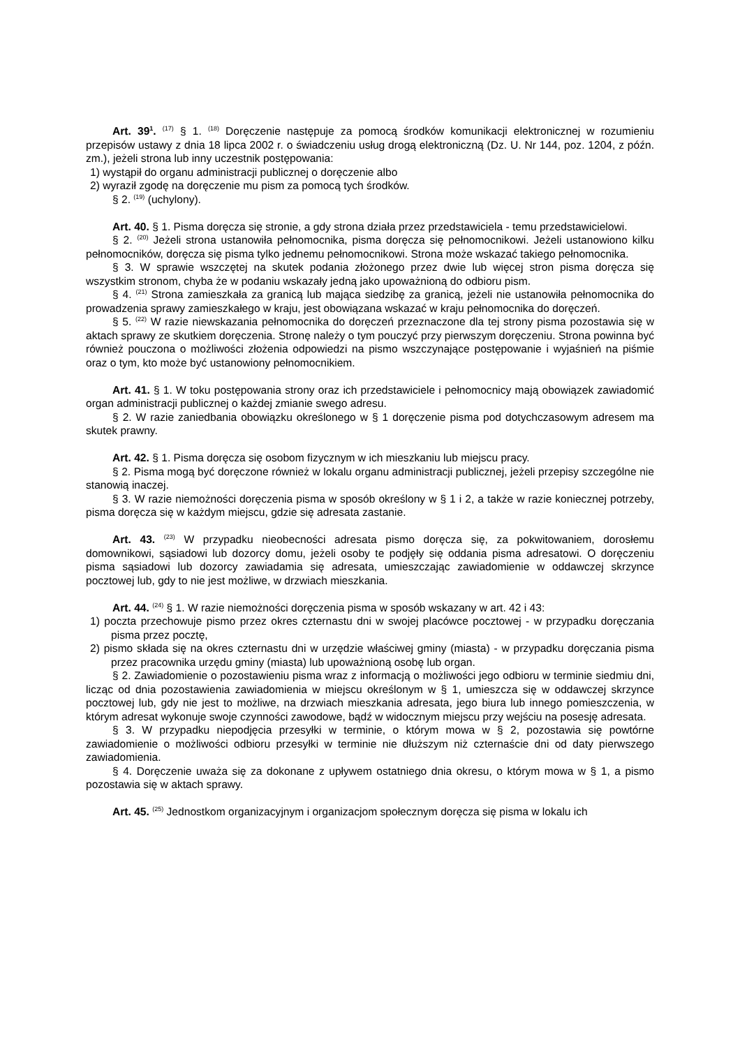Art. 39<sup>1</sup>. <sup>(17)</sup> § 1. <sup>(18)</sup> Doręczenie następuje za pomocą środków komunikacji elektronicznej w rozumieniu przepisów ustawy z dnia 18 lipca 2002 r. o świadczeniu usług drogą elektroniczną (Dz. U. Nr 144, poz. 1204, z późn. zm.), jeżeli strona lub inny uczestnik postępowania:
1) wystąpił do organu administracji publicznej o doręczenie albo
2) wyraził zgodę na doręczenie mu pism za pomocą tych środków.
§ 2. <sup>(19)</sup> (uchylony).
Art. 40. § 1. Pisma doręcza się stronie, a gdy strona działa przez przedstawiciela - temu przedstawicielowi.
§ 2. <sup>(20)</sup> Jeżeli strona ustanowiła pełnomocnika, pisma doręcza się pełnomocnikowi. Jeżeli ustanowiono kilku pełnomocników, doręcza się pisma tylko jednemu pełnomocnikowi. Strona może wskazać takiego pełnomocnika.
§ 3. W sprawie wszczętej na skutek podania złożonego przez dwie lub więcej stron pisma doręcza się wszystkim stronom, chyba że w podaniu wskazały jedną jako upoważnioną do odbioru pism.
§ 4. <sup>(21)</sup> Strona zamieszkała za granicą lub mająca siedzibę za granicą, jeżeli nie ustanowiła pełnomocnika do prowadzenia sprawy zamieszkałego w kraju, jest obowiązana wskazać w kraju pełnomocnika do doręczeń.
§ 5. <sup>(22)</sup> W razie niewskazania pełnomocnika do doręczeń przeznaczone dla tej strony pisma pozostawia się w aktach sprawy ze skutkiem doręczenia. Stronę należy o tym pouczyć przy pierwszym doręczeniu. Strona powinna być również pouczona o możliwości złożenia odpowiedzi na pismo wszczynające postępowanie i wyjaśnień na piśmie oraz o tym, kto może być ustanowiony pełnomocnikiem.
Art. 41. § 1. W toku postępowania strony oraz ich przedstawiciele i pełnomocnicy mają obowiązek zawiadomić organ administracji publicznej o każdej zmianie swego adresu.
§ 2. W razie zaniedbania obowiązku określonego w § 1 doręczenie pisma pod dotychczasowym adresem ma skutek prawny.
Art. 42. § 1. Pisma doręcza się osobom fizycznym w ich mieszkaniu lub miejscu pracy.
§ 2. Pisma mogą być doręczone również w lokalu organu administracji publicznej, jeżeli przepisy szczególne nie stanowią inaczej.
§ 3. W razie niemożności doręczenia pisma w sposób określony w § 1 i 2, a także w razie koniecznej potrzeby, pisma doręcza się w każdym miejscu, gdzie się adresata zastanie.
Art. 43. <sup>(23)</sup> W przypadku nieobecności adresata pismo doręcza się, za pokwitowaniem, dorosłemu domownikowi, sąsiadowi lub dozorcy domu, jeżeli osoby te podjęły się oddania pisma adresatowi. O doręczeniu pisma sąsiadowi lub dozorcy zawiadamia się adresata, umieszczając zawiadomienie w oddawczej skrzynce pocztowej lub, gdy to nie jest możliwe, w drzwiach mieszkania.
Art. 44. <sup>(24)</sup> § 1. W razie niemożności doręczenia pisma w sposób wskazany w art. 42 i 43:
1) poczta przechowuje pismo przez okres czternastu dni w swojej placówce pocztowej - w przypadku doręczania pisma przez pocztę,
2) pismo składa się na okres czternastu dni w urzędzie właściwej gminy (miasta) - w przypadku doręczania pisma przez pracownika urzędu gminy (miasta) lub upoważnioną osobę lub organ.
§ 2. Zawiadomienie o pozostawieniu pisma wraz z informacją o możliwości jego odbioru w terminie siedmiu dni, licząc od dnia pozostawienia zawiadomienia w miejscu określonym w § 1, umieszcza się w oddawczej skrzynce pocztowej lub, gdy nie jest to możliwe, na drzwiach mieszkania adresata, jego biura lub innego pomieszczenia, w którym adresat wykonuje swoje czynności zawodowe, bądź w widocznym miejscu przy wejściu na posesję adresata.
§ 3. W przypadku niepodjęcia przesyłki w terminie, o którym mowa w § 2, pozostawia się powtórne zawiadomienie o możliwości odbioru przesyłki w terminie nie dłuższym niż czternaście dni od daty pierwszego zawiadomienia.
§ 4. Doręczenie uważa się za dokonane z upływem ostatniego dnia okresu, o którym mowa w § 1, a pismo pozostawia się w aktach sprawy.
Art. 45. <sup>(25)</sup> Jednostkom organizacyjnym i organizacjom społecznym doręcza się pisma w lokalu ich